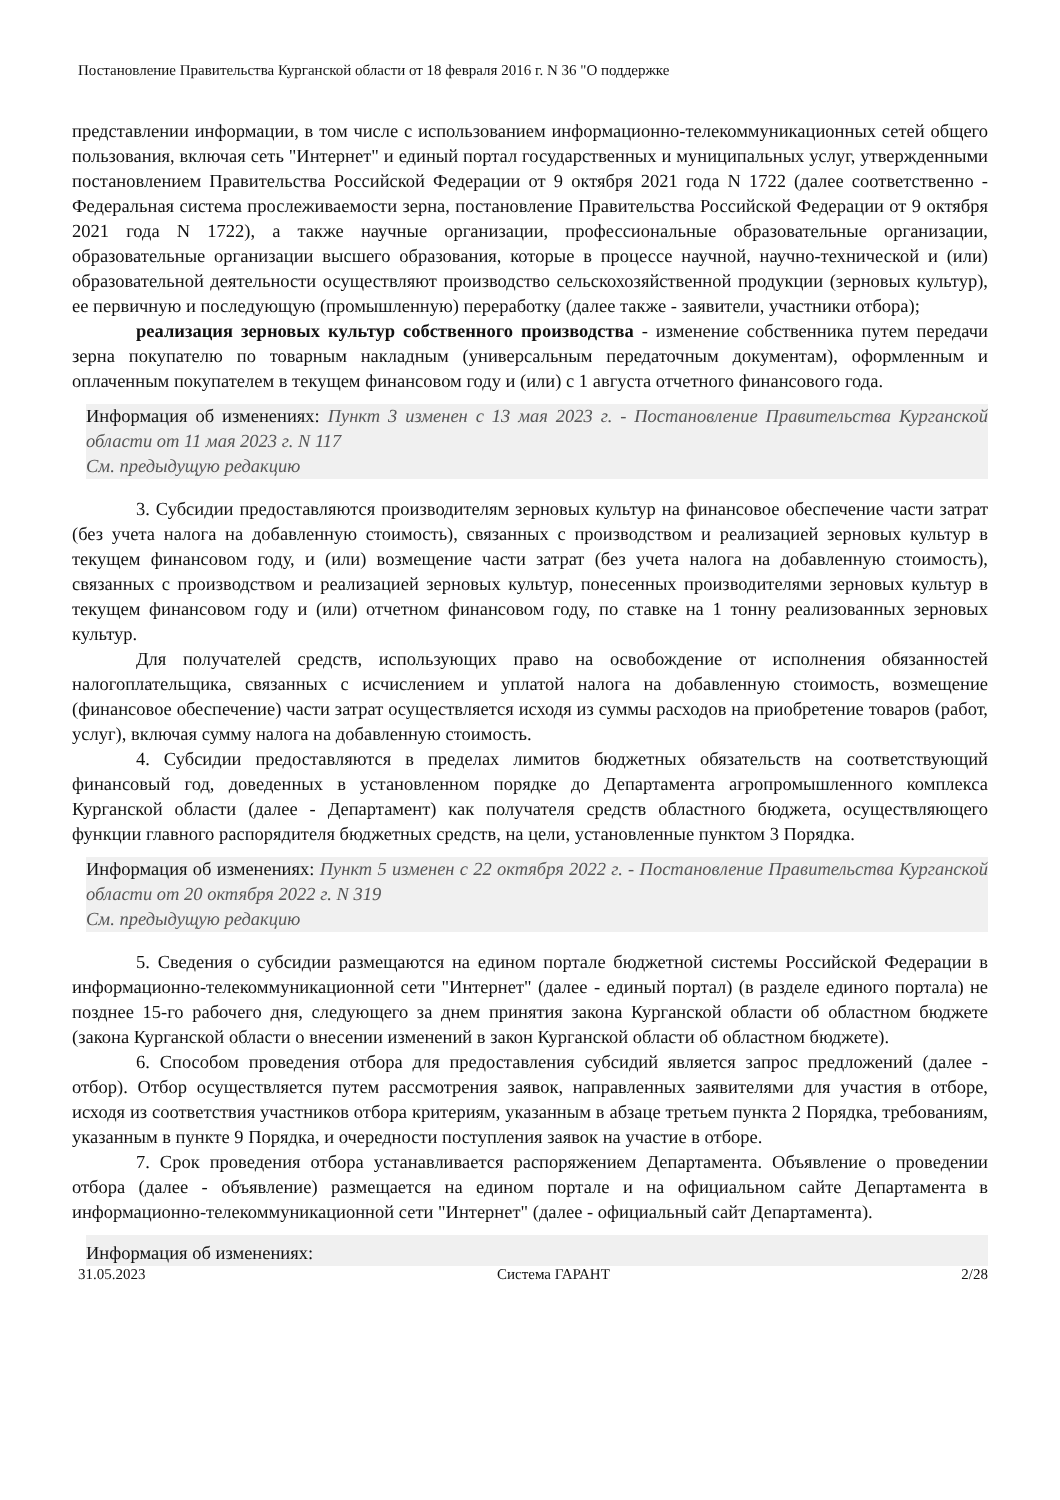Постановление Правительства Курганской области от 18 февраля 2016 г. N 36 "О поддержке
представлении информации, в том числе с использованием информационно-телекоммуникационных сетей общего пользования, включая сеть "Интернет" и единый портал государственных и муниципальных услуг, утвержденными постановлением Правительства Российской Федерации от 9 октября 2021 года N 1722 (далее соответственно - Федеральная система прослеживаемости зерна, постановление Правительства Российской Федерации от 9 октября 2021 года N 1722), а также научные организации, профессиональные образовательные организации, образовательные организации высшего образования, которые в процессе научной, научно-технической и (или) образовательной деятельности осуществляют производство сельскохозяйственной продукции (зерновых культур), ее первичную и последующую (промышленную) переработку (далее также - заявители, участники отбора);
реализация зерновых культур собственного производства - изменение собственника путем передачи зерна покупателю по товарным накладным (универсальным передаточным документам), оформленным и оплаченным покупателем в текущем финансовом году и (или) с 1 августа отчетного финансового года.
Информация об изменениях: Пункт 3 изменен с 13 мая 2023 г. - Постановление Правительства Курганской области от 11 мая 2023 г. N 117
См. предыдущую редакцию
3. Субсидии предоставляются производителям зерновых культур на финансовое обеспечение части затрат (без учета налога на добавленную стоимость), связанных с производством и реализацией зерновых культур в текущем финансовом году, и (или) возмещение части затрат (без учета налога на добавленную стоимость), связанных с производством и реализацией зерновых культур, понесенных производителями зерновых культур в текущем финансовом году и (или) отчетном финансовом году, по ставке на 1 тонну реализованных зерновых культур.
Для получателей средств, использующих право на освобождение от исполнения обязанностей налогоплательщика, связанных с исчислением и уплатой налога на добавленную стоимость, возмещение (финансовое обеспечение) части затрат осуществляется исходя из суммы расходов на приобретение товаров (работ, услуг), включая сумму налога на добавленную стоимость.
4. Субсидии предоставляются в пределах лимитов бюджетных обязательств на соответствующий финансовый год, доведенных в установленном порядке до Департамента агропромышленного комплекса Курганской области (далее - Департамент) как получателя средств областного бюджета, осуществляющего функции главного распорядителя бюджетных средств, на цели, установленные пунктом 3 Порядка.
Информация об изменениях: Пункт 5 изменен с 22 октября 2022 г. - Постановление Правительства Курганской области от 20 октября 2022 г. N 319
См. предыдущую редакцию
5. Сведения о субсидии размещаются на едином портале бюджетной системы Российской Федерации в информационно-телекоммуникационной сети "Интернет" (далее - единый портал) (в разделе единого портала) не позднее 15-го рабочего дня, следующего за днем принятия закона Курганской области об областном бюджете (закона Курганской области о внесении изменений в закон Курганской области об областном бюджете).
6. Способом проведения отбора для предоставления субсидий является запрос предложений (далее - отбор). Отбор осуществляется путем рассмотрения заявок, направленных заявителями для участия в отборе, исходя из соответствия участников отбора критериям, указанным в абзаце третьем пункта 2 Порядка, требованиям, указанным в пункте 9 Порядка, и очередности поступления заявок на участие в отборе.
7. Срок проведения отбора устанавливается распоряжением Департамента. Объявление о проведении отбора (далее - объявление) размещается на едином портале и на официальном сайте Департамента в информационно-телекоммуникационной сети "Интернет" (далее - официальный сайт Департамента).
Информация об изменениях:
31.05.2023 Система ГАРАНТ 2/28